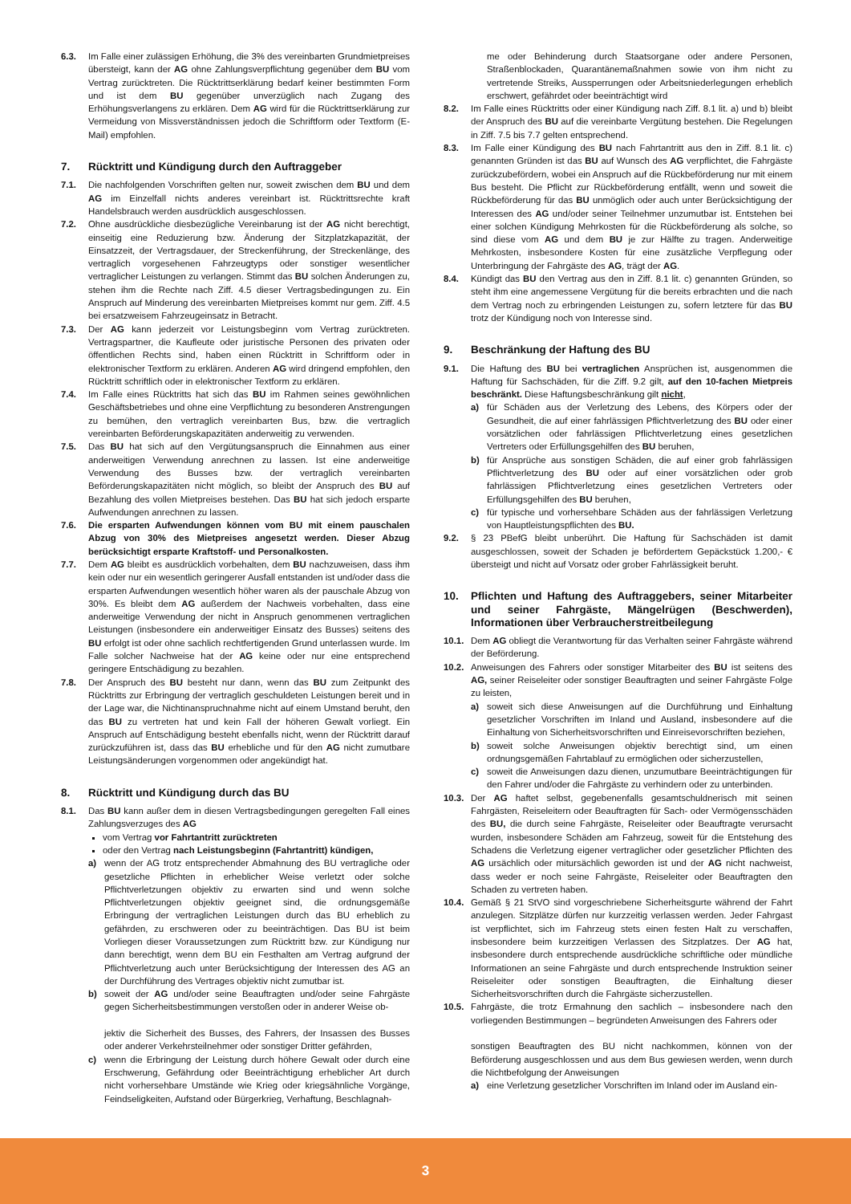6.3. Im Falle einer zulässigen Erhöhung, die 3% des vereinbarten Grundmietpreises übersteigt, kann der AG ohne Zahlungsverpflichtung gegenüber dem BU vom Vertrag zurücktreten. Die Rücktrittserklärung bedarf keiner bestimmten Form und ist dem BU gegenüber unverzüglich nach Zugang des Erhöhungsverlangens zu erklären. Dem AG wird für die Rücktrittserklärung zur Vermeidung von Missverständnissen jedoch die Schriftform oder Textform (E-Mail) empfohlen.
7. Rücktritt und Kündigung durch den Auftraggeber
7.1. Die nachfolgenden Vorschriften gelten nur, soweit zwischen dem BU und dem AG im Einzelfall nichts anderes vereinbart ist. Rücktrittsrechte kraft Handelsbrauch werden ausdrücklich ausgeschlossen.
7.2. Ohne ausdrückliche diesbezügliche Vereinbarung ist der AG nicht berechtigt, einseitig eine Reduzierung bzw. Änderung der Sitzplatzkapazität, der Einsatzzeit, der Vertragsdauer, der Streckenführung, der Streckenlänge, des vertraglich vorgesehenen Fahrzeugtyps oder sonstiger wesentlicher vertraglicher Leistungen zu verlangen. Stimmt das BU solchen Änderungen zu, stehen ihm die Rechte nach Ziff. 4.5 dieser Vertragsbedingungen zu. Ein Anspruch auf Minderung des vereinbarten Mietpreises kommt nur gem. Ziff. 4.5 bei ersatzweisem Fahrzeugeinsatz in Betracht.
7.3. Der AG kann jederzeit vor Leistungsbeginn vom Vertrag zurücktreten. Vertragspartner, die Kaufleute oder juristische Personen des privaten oder öffentlichen Rechts sind, haben einen Rücktritt in Schriftform oder in elektronischer Textform zu erklären. Anderen AG wird dringend empfohlen, den Rücktritt schriftlich oder in elektronischer Textform zu erklären.
7.4. Im Falle eines Rücktritts hat sich das BU im Rahmen seines gewöhnlichen Geschäftsbetriebes und ohne eine Verpflichtung zu besonderen Anstrengungen zu bemühen, den vertraglich vereinbarten Bus, bzw. die vertraglich vereinbarten Beförderungskapazitäten anderweitig zu verwenden.
7.5. Das BU hat sich auf den Vergütungsanspruch die Einnahmen aus einer anderweitigen Verwendung anrechnen zu lassen. Ist eine anderweitige Verwendung des Busses bzw. der vertraglich vereinbarten Beförderungskapazitäten nicht möglich, so bleibt der Anspruch des BU auf Bezahlung des vollen Mietpreises bestehen. Das BU hat sich jedoch ersparte Aufwendungen anrechnen zu lassen.
7.6. Die ersparten Aufwendungen können vom BU mit einem pauschalen Abzug von 30% des Mietpreises angesetzt werden. Dieser Abzug berücksichtigt ersparte Kraftstoff- und Personalkosten.
7.7. Dem AG bleibt es ausdrücklich vorbehalten, dem BU nachzuweisen, dass ihm kein oder nur ein wesentlich geringerer Ausfall entstanden ist und/oder dass die ersparten Aufwendungen wesentlich höher waren als der pauschale Abzug von 30%. Es bleibt dem AG außerdem der Nachweis vorbehalten, dass eine anderweitige Verwendung der nicht in Anspruch genommenen vertraglichen Leistungen (insbesondere ein anderweitiger Einsatz des Busses) seitens des BU erfolgt ist oder ohne sachlich rechtfertigenden Grund unterlassen wurde. Im Falle solcher Nachweise hat der AG keine oder nur eine entsprechend geringere Entschädigung zu bezahlen.
7.8. Der Anspruch des BU besteht nur dann, wenn das BU zum Zeitpunkt des Rücktritts zur Erbringung der vertraglich geschuldeten Leistungen bereit und in der Lage war, die Nichtinanspruchnahme nicht auf einem Umstand beruht, den das BU zu vertreten hat und kein Fall der höheren Gewalt vorliegt. Ein Anspruch auf Entschädigung besteht ebenfalls nicht, wenn der Rücktritt darauf zurückzuführen ist, dass das BU erhebliche und für den AG nicht zumutbare Leistungsänderungen vorgenommen oder angekündigt hat.
8. Rücktritt und Kündigung durch das BU
8.1. Das BU kann außer dem in diesen Vertragsbedingungen geregelten Fall eines Zahlungsverzuges des AG
vom Vertrag vor Fahrtantritt zurücktreten
oder den Vertrag nach Leistungsbeginn (Fahrtantritt) kündigen,
a) wenn der AG trotz entsprechender Abmahnung des BU vertragliche oder gesetzliche Pflichten in erheblicher Weise verletzt oder solche Pflichtverletzungen objektiv zu erwarten sind und wenn solche Pflichtverletzungen objektiv geeignet sind, die ordnungsgemäße Erbringung der vertraglichen Leistungen durch das BU erheblich zu gefährden, zu erschweren oder zu beeinträchtigen. Das BU ist beim Vorliegen dieser Voraussetzungen zum Rücktritt bzw. zur Kündigung nur dann berechtigt, wenn dem BU ein Festhalten am Vertrag aufgrund der Pflichtverletzung auch unter Berücksichtigung der Interessen des AG an der Durchführung des Vertrages objektiv nicht zumutbar ist.
b) soweit der AG und/oder seine Beauftragten und/oder seine Fahrgäste gegen Sicherheitsbestimmungen verstoßen oder in anderer Weise ob-
jektiv die Sicherheit des Busses, des Fahrers, der Insassen des Busses oder anderer Verkehrsteilnehmer oder sonstiger Dritter gefährden,
c) wenn die Erbringung der Leistung durch höhere Gewalt oder durch eine Erschwerung, Gefährdung oder Beeinträchtigung erheblicher Art durch nicht vorhersehbare Umstände wie Krieg oder kriegsähnliche Vorgänge, Feindseligkeiten, Aufstand oder Bürgerkrieg, Verhaftung, Beschlagnah-
me oder Behinderung durch Staatsorgane oder andere Personen, Straßenblockaden, Quarantänemaßnahmen sowie von ihm nicht zu vertretende Streiks, Aussperrungen oder Arbeitsniederlegungen erheblich erschwert, gefährdet oder beeinträchtigt wird
8.2. Im Falle eines Rücktritts oder einer Kündigung nach Ziff. 8.1 lit. a) und b) bleibt der Anspruch des BU auf die vereinbarte Vergütung bestehen. Die Regelungen in Ziff. 7.5 bis 7.7 gelten entsprechend.
8.3. Im Falle einer Kündigung des BU nach Fahrtantritt aus den in Ziff. 8.1 lit. c) genannten Gründen ist das BU auf Wunsch des AG verpflichtet, die Fahrgäste zurückzubefördern, wobei ein Anspruch auf die Rückbeförderung nur mit einem Bus besteht. Die Pflicht zur Rückbeförderung entfällt, wenn und soweit die Rückbeförderung für das BU unmöglich oder auch unter Berücksichtigung der Interessen des AG und/oder seiner Teilnehmer unzumutbar ist. Entstehen bei einer solchen Kündigung Mehrkosten für die Rückbeförderung als solche, so sind diese vom AG und dem BU je zur Hälfte zu tragen. Anderweitige Mehrkosten, insbesondere Kosten für eine zusätzliche Verpflegung oder Unterbringung der Fahrgäste des AG, trägt der AG.
8.4. Kündigt das BU den Vertrag aus den in Ziff. 8.1 lit. c) genannten Gründen, so steht ihm eine angemessene Vergütung für die bereits erbrachten und die nach dem Vertrag noch zu erbringenden Leistungen zu, sofern letztere für das BU trotz der Kündigung noch von Interesse sind.
9. Beschränkung der Haftung des BU
9.1. Die Haftung des BU bei vertraglichen Ansprüchen ist, ausgenommen die Haftung für Sachschäden, für die Ziff. 9.2 gilt, auf den 10-fachen Mietpreis beschränkt. Diese Haftungsbeschränkung gilt nicht,
a) für Schäden aus der Verletzung des Lebens, des Körpers oder der Gesundheit, die auf einer fahrlässigen Pflichtverletzung des BU oder einer vorsätzlichen oder fahrlässigen Pflichtverletzung eines gesetzlichen Vertreters oder Erfüllungsgehilfen des BU beruhen,
b) für Ansprüche aus sonstigen Schäden, die auf einer grob fahrlässigen Pflichtverletzung des BU oder auf einer vorsätzlichen oder grob fahrlässigen Pflichtverletzung eines gesetzlichen Vertreters oder Erfüllungsgehilfen des BU beruhen,
c) für typische und vorhersehbare Schäden aus der fahrlässigen Verletzung von Hauptleistungspflichten des BU.
9.2. § 23 PBefG bleibt unberührt. Die Haftung für Sachschäden ist damit ausgeschlossen, soweit der Schaden je befördertem Gepäckstück 1.200,- € übersteigt und nicht auf Vorsatz oder grober Fahrlässigkeit beruht.
10. Pflichten und Haftung des Auftraggebers, seiner Mitarbeiter und seiner Fahrgäste, Mängelrügen (Beschwerden), Informationen über Verbraucherstreitbeilegung
10.1. Dem AG obliegt die Verantwortung für das Verhalten seiner Fahrgäste während der Beförderung.
10.2. Anweisungen des Fahrers oder sonstiger Mitarbeiter des BU ist seitens des AG, seiner Reiseleiter oder sonstiger Beauftragten und seiner Fahrgäste Folge zu leisten,
a) soweit sich diese Anweisungen auf die Durchführung und Einhaltung gesetzlicher Vorschriften im Inland und Ausland, insbesondere auf die Einhaltung von Sicherheitsvorschriften und Einreisevorschriften beziehen,
b) soweit solche Anweisungen objektiv berechtigt sind, um einen ordnungsgemäßen Fahrtablauf zu ermöglichen oder sicherzustellen,
c) soweit die Anweisungen dazu dienen, unzumutbare Beeinträchtigungen für den Fahrer und/oder die Fahrgäste zu verhindern oder zu unterbinden.
10.3. Der AG haftet selbst, gegebenenfalls gesamtschuldnerisch mit seinen Fahrgästen, Reiseleitern oder Beauftragten für Sach- oder Vermögensschäden des BU, die durch seine Fahrgäste, Reiseleiter oder Beauftragte verursacht wurden, insbesondere Schäden am Fahrzeug, soweit für die Entstehung des Schadens die Verletzung eigener vertraglicher oder gesetzlicher Pflichten des AG ursächlich oder mitursächlich geworden ist und der AG nicht nachweist, dass weder er noch seine Fahrgäste, Reiseleiter oder Beauftragten den Schaden zu vertreten haben.
10.4. Gemäß § 21 StVO sind vorgeschriebene Sicherheitsgurte während der Fahrt anzulegen. Sitzplätze dürfen nur kurzzeitig verlassen werden. Jeder Fahrgast ist verpflichtet, sich im Fahrzeug stets einen festen Halt zu verschaffen, insbesondere beim kurzzeitigen Verlassen des Sitzplatzes. Der AG hat, insbesondere durch entsprechende ausdrückliche schriftliche oder mündliche Informationen an seine Fahrgäste und durch entsprechende Instruktion seiner Reiseleiter oder sonstigen Beauftragten, die Einhaltung dieser Sicherheitsvorschriften durch die Fahrgäste sicherzustellen.
10.5. Fahrgäste, die trotz Ermahnung den sachlich – insbesondere nach den vorliegenden Bestimmungen – begründeten Anweisungen des Fahrers oder
sonstigen Beauftragten des BU nicht nachkommen, können von der Beförderung ausgeschlossen und aus dem Bus gewiesen werden, wenn durch die Nichtbefolgung der Anweisungen
a) eine Verletzung gesetzlicher Vorschriften im Inland oder im Ausland ein-
3